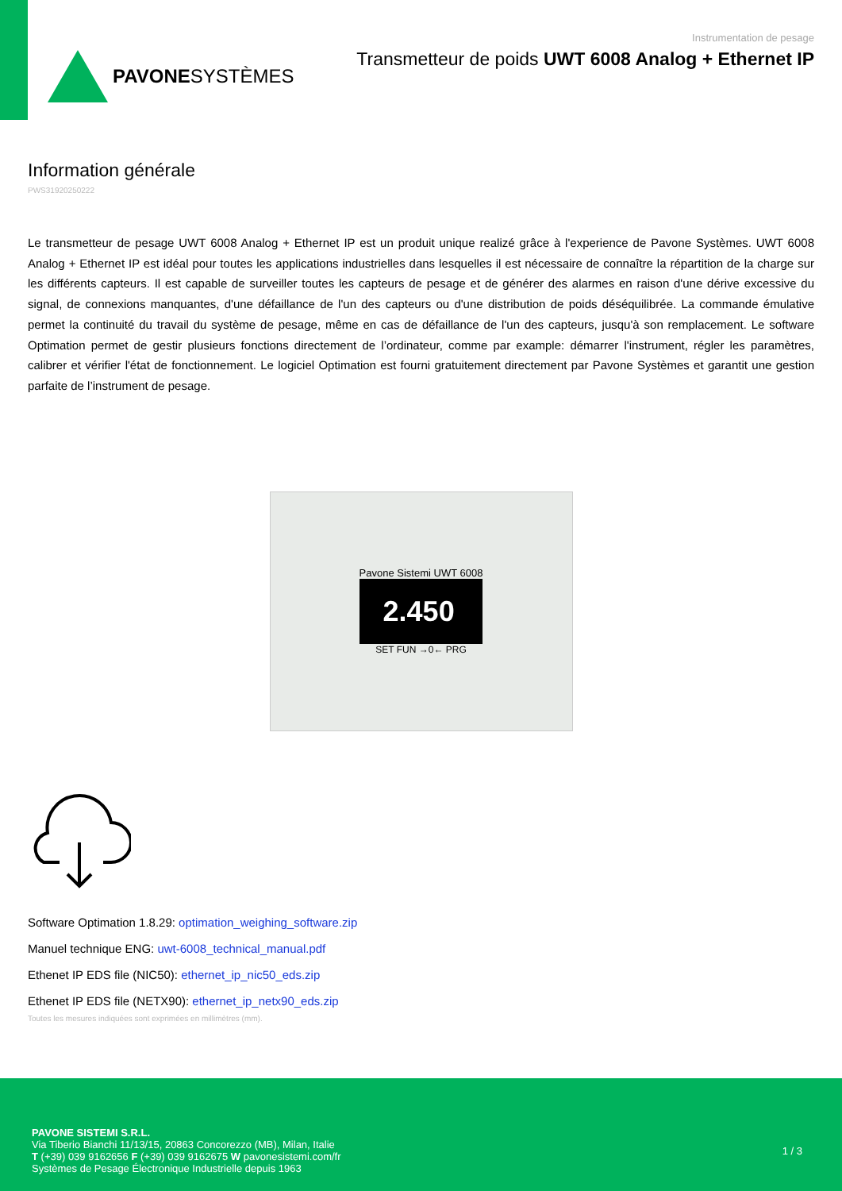PAVONESYSTÈMES
Instrumentation de pesage
Transmetteur de poids UWT 6008 Analog + Ethernet IP
Information générale
PWS31920250222
Le transmetteur de pesage UWT 6008 Analog + Ethernet IP est un produit unique realizé grâce à l'experience de Pavone Systèmes. UWT 6008 Analog + Ethernet IP est idéal pour toutes les applications industrielles dans lesquelles il est nécessaire de connaître la répartition de la charge sur les différents capteurs. Il est capable de surveiller toutes les capteurs de pesage et de générer des alarmes en raison d'une dérive excessive du signal, de connexions manquantes, d'une défaillance de l'un des capteurs ou d'une distribution de poids déséquilibrée. La commande émulative permet la continuité du travail du système de pesage, même en cas de défaillance de l'un des capteurs, jusqu'à son remplacement. Le software Optimation permet de gestir plusieurs fonctions directement de l’ordinateur, comme par example: démarrer l'instrument, régler les paramètres, calibrer et vérifier l'état de fonctionnement. Le logiciel Optimation est fourni gratuitement directement par Pavone Systèmes et garantit une gestion parfaite de l’instrument de pesage.
Pavone Sistemi UWT 6008
2.450
SET FUN →0← PRG
Software Optimation 1.8.29: optimation_weighing_software.zip
Manuel technique ENG: uwt-6008_technical_manual.pdf
Ethenet IP EDS file (NIC50): ethernet_ip_nic50_eds.zip
Ethenet IP EDS file (NETX90): ethernet_ip_netx90_eds.zip
Toutes les mesures indiquées sont exprimées en millimètres (mm).
PAVONE SISTEMI S.R.L.
Via Tiberio Bianchi 11/13/15, 20863 Concorezzo (MB), Milan, Italie
T (+39) 039 9162656 F (+39) 039 9162675 W pavonesistemi.com/fr
Systèmes de Pesage Électronique Industrielle depuis 1963
1 / 3